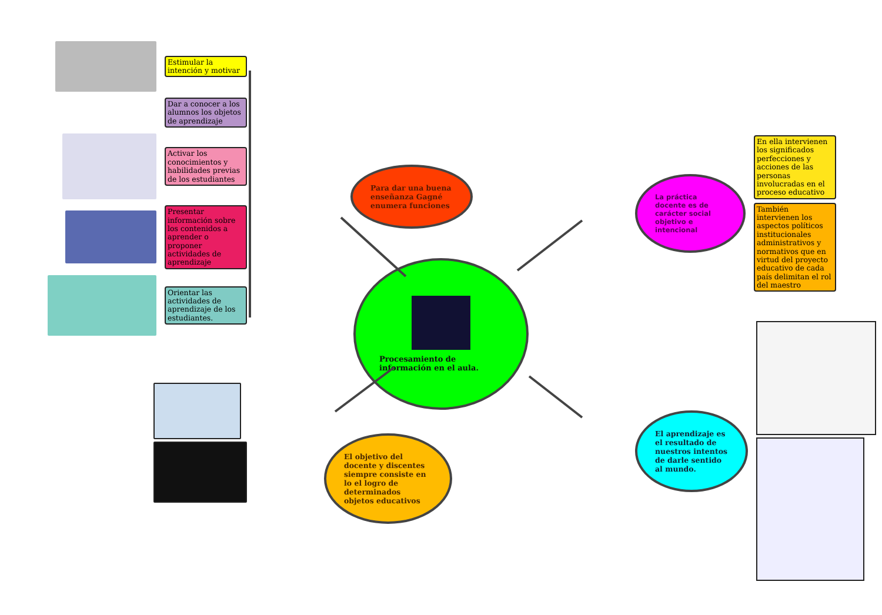Estimular la intención y motivar
Dar a conocer a los alumnos los objetos de aprendizaje
Activar los conocimientos y habilidades previas de los estudiantes
Presentar información sobre los contenidos a aprender o proponer actividades de aprendizaje
Orientar las actividades de aprendizaje de los estudiantes.
Para dar una buena enseñanza Gagné enumera funciones
Procesamiento de información en el aula.
El objetivo del docente y discentes siempre consiste en lo el logro de determinados objetos educativos
La práctica docente es de carácter social objetivo e intencional
En ella intervienen los significados perfecciones y acciones de las personas involucradas en el proceso educativo
También intervienen los aspectos políticos institucionales administrativos y normativos que en virtud del proyecto educativo de cada país delimitan el rol del maestro
El aprendizaje es el resultado de nuestros intentos de darle sentido al mundo.